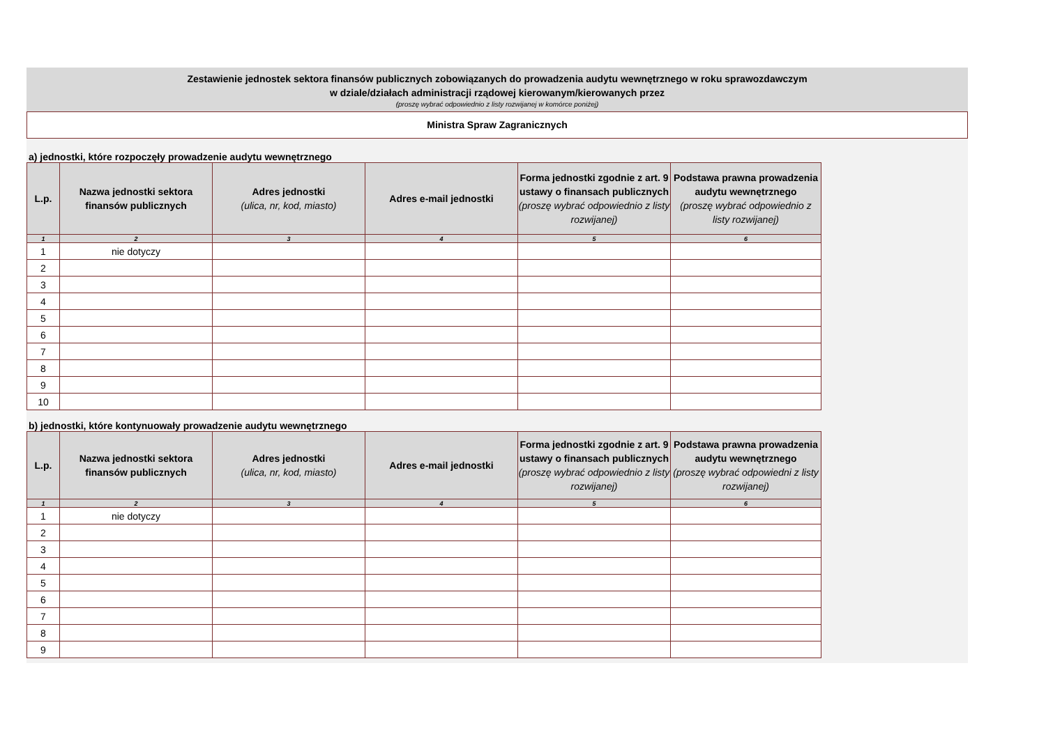Zestawienie jednostek sektora finansów publicznych zobowiązanych do prowadzenia audytu wewnętrznego w roku sprawozdawczym
w dziale/działach administracji rządowej kierowanym/kierowanych przez
(proszę wybrać odpowiednio z listy rozwijanej w komórce poniżej)
Ministra Spraw Zagranicznych
a) jednostki, które rozpoczęły prowadzenie audytu wewnętrznego
| L.p. | Nazwa jednostki sektora finansów publicznych | Adres jednostki (ulica, nr, kod, miasto) | Adres e-mail jednostki | Forma jednostki zgodnie z art. 9 ustawy o finansach publicznych (proszę wybrać odpowiednio z listy rozwijanej) | Podstawa prawna prowadzenia audytu wewnętrznego (proszę wybrać odpowiednio z listy rozwijanej) |
| --- | --- | --- | --- | --- | --- |
| 1 | 2 | 3 | 4 | 5 | 6 |
| 1 | nie dotyczy | | | | |
| 2 | | | | | |
| 3 | | | | | |
| 4 | | | | | |
| 5 | | | | | |
| 6 | | | | | |
| 7 | | | | | |
| 8 | | | | | |
| 9 | | | | | |
| 10 | | | | | |
b) jednostki, które kontynuowały prowadzenie audytu wewnętrznego
| L.p. | Nazwa jednostki sektora finansów publicznych | Adres jednostki (ulica, nr, kod, miasto) | Adres e-mail jednostki | Forma jednostki zgodnie z art. 9 ustawy o finansach publicznych (proszę wybrać odpowiednio z listy rozwijanej) | Podstawa prawna prowadzenia audytu wewnętrznego (proszę wybrać odpowiedni z listy rozwijanej) |
| --- | --- | --- | --- | --- | --- |
| 1 | 2 | 3 | 4 | 5 | 6 |
| 1 | nie dotyczy | | | | |
| 2 | | | | | |
| 3 | | | | | |
| 4 | | | | | |
| 5 | | | | | |
| 6 | | | | | |
| 7 | | | | | |
| 8 | | | | | |
| 9 | | | | | |